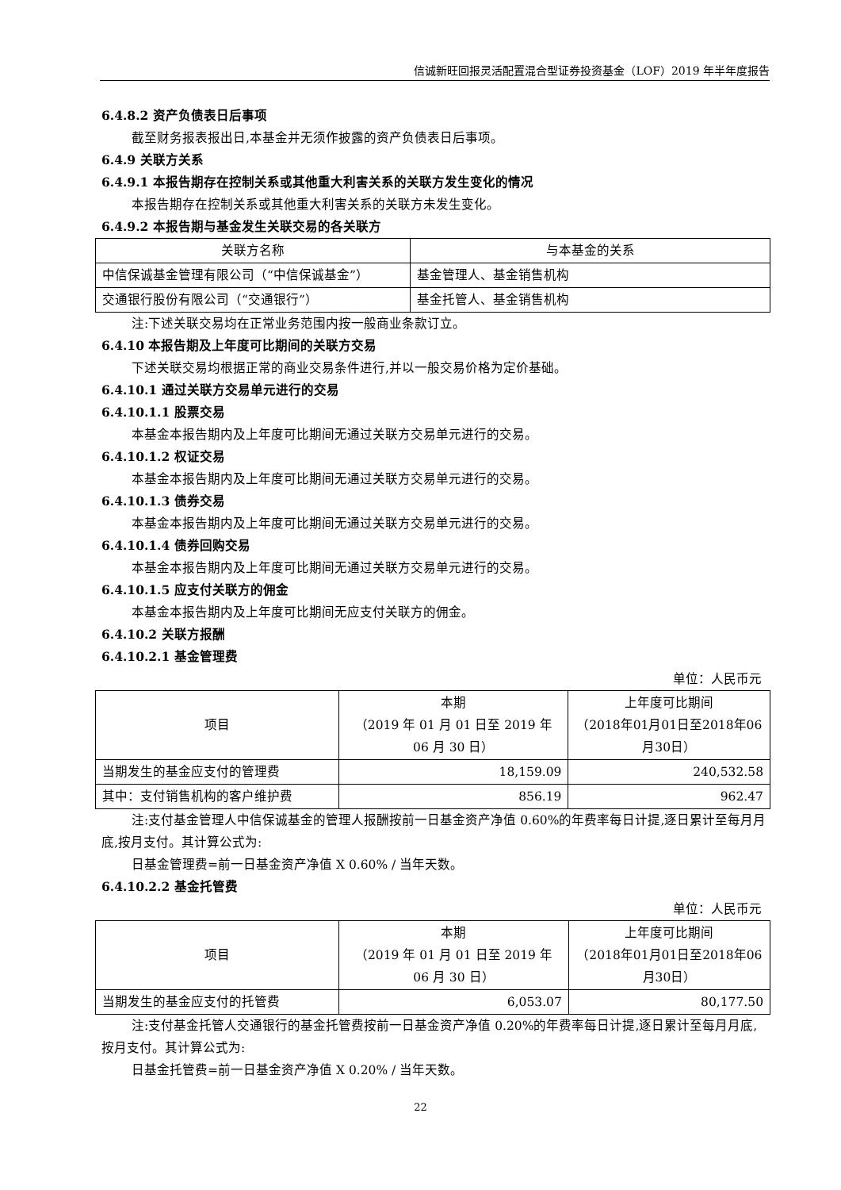信诚新旺回报灵活配置混合型证券投资基金（LOF）2019 年半年度报告
6.4.8.2 资产负债表日后事项
截至财务报表报出日,本基金并无须作披露的资产负债表日后事项。
6.4.9 关联方关系
6.4.9.1 本报告期存在控制关系或其他重大利害关系的关联方发生变化的情况
本报告期存在控制关系或其他重大利害关系的关联方未发生变化。
6.4.9.2 本报告期与基金发生关联交易的各关联方
| 关联方名称 | 与本基金的关系 |
| 中信保诚基金管理有限公司（“中信保诚基金”） | 基金管理人、基金销售机构 |
| 交通银行股份有限公司（“交通银行”） | 基金托管人、基金销售机构 |
注:下述关联交易均在正常业务范围内按一般商业条款订立。
6.4.10 本报告期及上年度可比期间的关联方交易
下述关联交易均根据正常的商业交易条件进行,并以一般交易价格为定价基础。
6.4.10.1 通过关联方交易单元进行的交易
6.4.10.1.1 股票交易
本基金本报告期内及上年度可比期间无通过关联方交易单元进行的交易。
6.4.10.1.2 权证交易
本基金本报告期内及上年度可比期间无通过关联方交易单元进行的交易。
6.4.10.1.3 债券交易
本基金本报告期内及上年度可比期间无通过关联方交易单元进行的交易。
6.4.10.1.4 债券回购交易
本基金本报告期内及上年度可比期间无通过关联方交易单元进行的交易。
6.4.10.1.5 应支付关联方的佣金
本基金本报告期内及上年度可比期间无应支付关联方的佣金。
6.4.10.2 关联方报酬
6.4.10.2.1 基金管理费
单位：人民币元
| 项目 | 本期 （2019 年 01 月 01 日至 2019 年 06 月 30 日） | 上年度可比期间 （2018年01月01日至2018年06月30日） |
| 当期发生的基金应支付的管理费 | 18,159.09 | 240,532.58 |
| 其中：支付销售机构的客户维护费 | 856.19 | 962.47 |
注:支付基金管理人中信保诚基金的管理人报酬按前一日基金资产净值 0.60%的年费率每日计提,逐日累计至每月月底,按月支付。其计算公式为:
日基金管理费=前一日基金资产净值 X 0.60% / 当年天数。
6.4.10.2.2 基金托管费
单位：人民币元
| 项目 | 本期 （2019 年 01 月 01 日至 2019 年 06 月 30 日） | 上年度可比期间 （2018年01月01日至2018年06月30日） |
| 当期发生的基金应支付的托管费 | 6,053.07 | 80,177.50 |
注:支付基金托管人交通银行的基金托管费按前一日基金资产净值 0.20%的年费率每日计提,逐日累计至每月月底,按月支付。其计算公式为:
日基金托管费=前一日基金资产净值 X 0.20% / 当年天数。
22